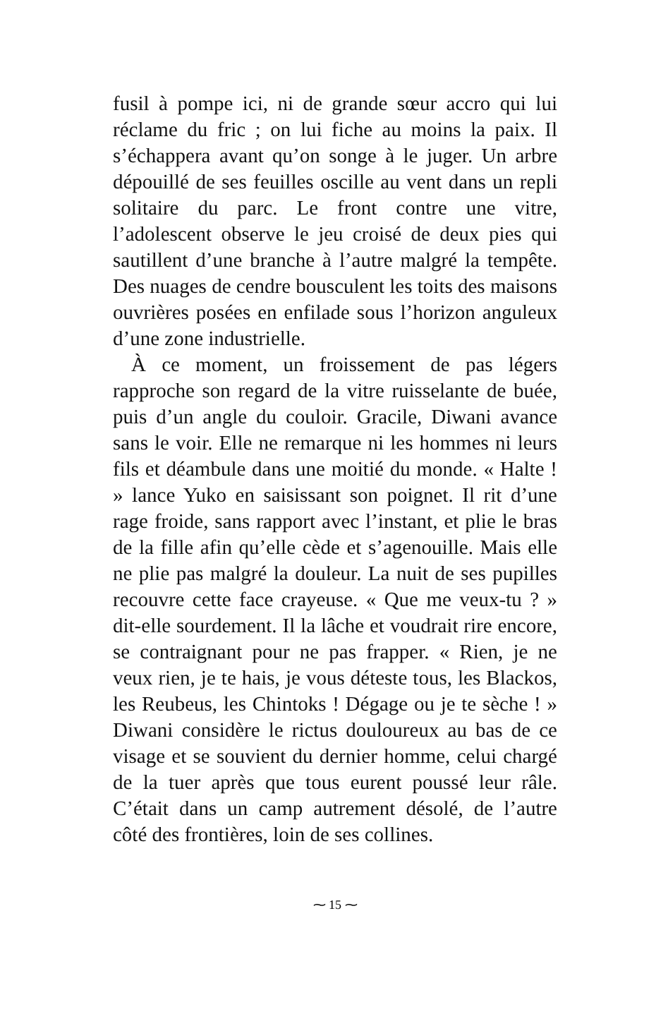fusil à pompe ici, ni de grande sœur accro qui lui réclame du fric ; on lui fiche au moins la paix. Il s’échappera avant qu’on songe à le juger. Un arbre dépouillé de ses feuilles oscille au vent dans un repli solitaire du parc. Le front contre une vitre, l’adolescent observe le jeu croisé de deux pies qui sautillent d’une branche à l’autre malgré la tempête. Des nuages de cendre bousculent les toits des maisons ouvrières posées en enfilade sous l’horizon anguleux d’une zone industrielle.
À ce moment, un froissement de pas légers rapproche son regard de la vitre ruisselante de buée, puis d’un angle du couloir. Gracile, Diwani avance sans le voir. Elle ne remarque ni les hommes ni leurs fils et déambule dans une moitié du monde. « Halte ! » lance Yuko en saisissant son poignet. Il rit d’une rage froide, sans rapport avec l’instant, et plie le bras de la fille afin qu’elle cède et s’agenouille. Mais elle ne plie pas malgré la douleur. La nuit de ses pupilles recouvre cette face crayeuse. « Que me veux-tu ? » dit-elle sourdement. Il la lâche et voudrait rire encore, se contraignant pour ne pas frapper. « Rien, je ne veux rien, je te hais, je vous déteste tous, les Blackos, les Reubeus, les Chintoks ! Dégage ou je te sèche ! » Diwani considère le rictus douloureux au bas de ce visage et se souvient du dernier homme, celui chargé de la tuer après que tous eurent poussé leur râle. C’était dans un camp autrement désolé, de l’autre côté des frontières, loin de ses collines.
⁓ 15 ⁓